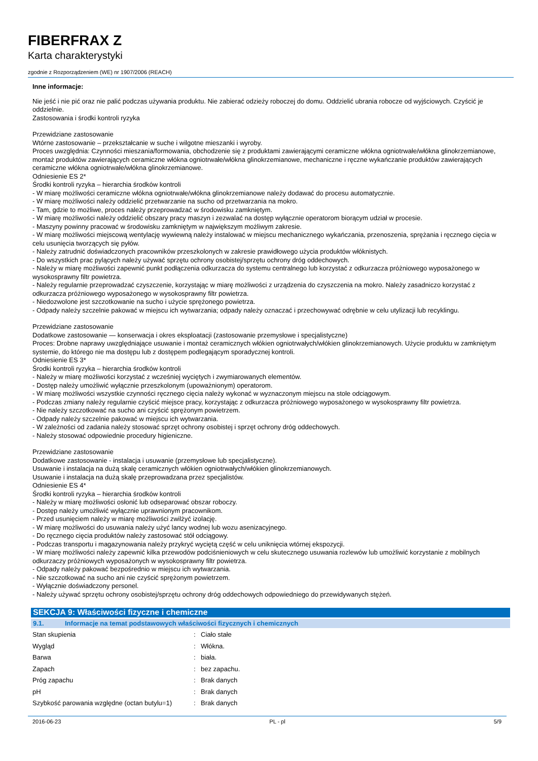FIBERFRAX Z
Karta charakterystyki
zgodnie z Rozporządzeniem (WE) nr 1907/2006 (REACH)
Inne informacje:
Nie jeść i nie pić oraz nie palić podczas używania produktu. Nie zabierać odzieży roboczej do domu. Oddzielić ubrania robocze od wyjściowych. Czyścić je oddzielnie.
Zastosowania i środki kontroli ryzyka
Przewidziane zastosowanie
Wtórne zastosowanie – przekształcanie w suche i wilgotne mieszanki i wyroby.
Proces uwzględnia: Czynności mieszania/formowania, obchodzenie się z produktami zawierającymi ceramiczne włókna ogniotrwałe/włókna glinokrzemianowe, montaż produktów zawierających ceramiczne włókna ogniotrwałe/włókna glinokrzemianowe, mechaniczne i ręczne wykańczanie produktów zawierających ceramiczne włókna ogniotrwałe/włókna glinokrzemianowe.
Odniesienie ES 2*
Środki kontroli ryzyka – hierarchia środków kontroli
- W miarę możliwości ceramiczne włókna ogniotrwałe/włókna glinokrzemianowe należy dodawać do procesu automatycznie.
- W miarę możliwości należy oddzielić przetwarzanie na sucho od przetwarzania na mokro.
- Tam, gdzie to możliwe, proces należy przeprowadzać w środowisku zamkniętym.
- W miarę możliwości należy oddzielić obszary pracy maszyn i zezwalać na dostęp wyłącznie operatorom biorącym udział w procesie.
- Maszyny powinny pracować w środowisku zamkniętym w największym możliwym zakresie.
- W miarę możliwości miejscową wentylację wywiewną należy instalować w miejscu mechanicznego wykańczania, przenoszenia, sprężania i ręcznego cięcia w celu usunięcia tworzących się pyłów.
- Należy zatrudnić doświadczonych pracowników przeszkolonych w zakresie prawidłowego użycia produktów włóknistych.
- Do wszystkich prac pylących należy używać sprzętu ochrony osobistej/sprzętu ochrony dróg oddechowych.
- Należy w miarę możliwości zapewnić punkt podłączenia odkurzacza do systemu centralnego lub korzystać z odkurzacza próżniowego wyposażonego w wysokosprawny filtr powietrza.
- Należy regularnie przeprowadzać czyszczenie, korzystając w miarę możliwości z urządzenia do czyszczenia na mokro. Należy zasadniczo korzystać z odkurzacza próżniowego wyposażonego w wysokosprawny filtr powietrza.
- Niedozwolone jest szczotkowanie na sucho i użycie sprężonego powietrza.
- Odpady należy szczelnie pakować w miejscu ich wytwarzania; odpady należy oznaczać i przechowywać odrębnie w celu utylizacji lub recyklingu.
Przewidziane zastosowanie
Dodatkowe zastosowanie — konserwacja i okres eksploatacji (zastosowanie przemysłowe i specjalistyczne)
Proces: Drobne naprawy uwzględniające usuwanie i montaż ceramicznych włókien ogniotrwałych/włókien glinokrzemianowych. Użycie produktu w zamkniętym systemie, do którego nie ma dostępu lub z dostępem podlegającym sporadycznej kontroli.
Odniesienie ES 3*
Środki kontroli ryzyka – hierarchia środków kontroli
- Należy w miarę możliwości korzystać z wcześniej wyciętych i zwymiarowanych elementów.
- Dostęp należy umożliwić wyłącznie przeszkolonym (upoważnionym) operatorom.
- W miarę możliwości wszystkie czynności ręcznego cięcia należy wykonać w wyznaczonym miejscu na stole odciągowym.
- Podczas zmiany należy regularnie czyścić miejsce pracy, korzystając z odkurzacza próżniowego wyposażonego w wysokosprawny filtr powietrza.
- Nie należy szczotkować na sucho ani czyścić sprężonym powietrzem.
- Odpady należy szczelnie pakować w miejscu ich wytwarzania.
- W zależności od zadania należy stosować sprzęt ochrony osobistej i sprzęt ochrony dróg oddechowych.
- Należy stosować odpowiednie procedury higieniczne.
Przewidziane zastosowanie
Dodatkowe zastosowanie - instalacja i usuwanie (przemysłowe lub specjalistyczne).
Usuwanie i instalacja na dużą skalę ceramicznych włókien ogniotrwałych/włókien glinokrzemianowych.
Usuwanie i instalacja na dużą skalę przeprowadzana przez specjalistów.
Odniesienie ES 4*
Środki kontroli ryzyka – hierarchia środków kontroli
- Należy w miarę możliwości osłonić lub odseparować obszar roboczy.
- Dostęp należy umożliwić wyłącznie uprawnionym pracownikom.
- Przed usunięciem należy w miarę możliwości zwilżyć izolację.
- W miarę możliwości do usuwania należy użyć lancy wodnej lub wozu asenizacyjnego.
- Do ręcznego cięcia produktów należy zastosować stół odciągowy.
- Podczas transportu i magazynowania należy przykryć wyciętą część w celu uniknięcia wtórnej ekspozycji.
- W miarę możliwości należy zapewnić kilka przewodów podciśnieniowych w celu skutecznego usuwania rozlewów lub umożliwić korzystanie z mobilnych odkurzaczy próżniowych wyposażonych w wysokosprawny filtr powietrza.
- Odpady należy pakować bezpośrednio w miejscu ich wytwarzania.
- Nie szczotkować na sucho ani nie czyścić sprężonym powietrzem.
- Wyłącznie doświadczony personel.
- Należy używać sprzętu ochrony osobistej/sprzętu ochrony dróg oddechowych odpowiedniego do przewidywanych stężeń.
SEKCJA 9: Właściwości fizyczne i chemiczne
9.1. Informacje na temat podstawowych właściwości fizycznych i chemicznych
| Stan skupienia | : | Ciało stałe |
| Wygląd | : | Włókna. |
| Barwa | : | biała. |
| Zapach | : | bez zapachu. |
| Próg zapachu | : | Brak danych |
| pH | : | Brak danych |
| Szybkość parowania względne (octan butylu=1) | : | Brak danych |
2016-06-23 PL - pl 5/9